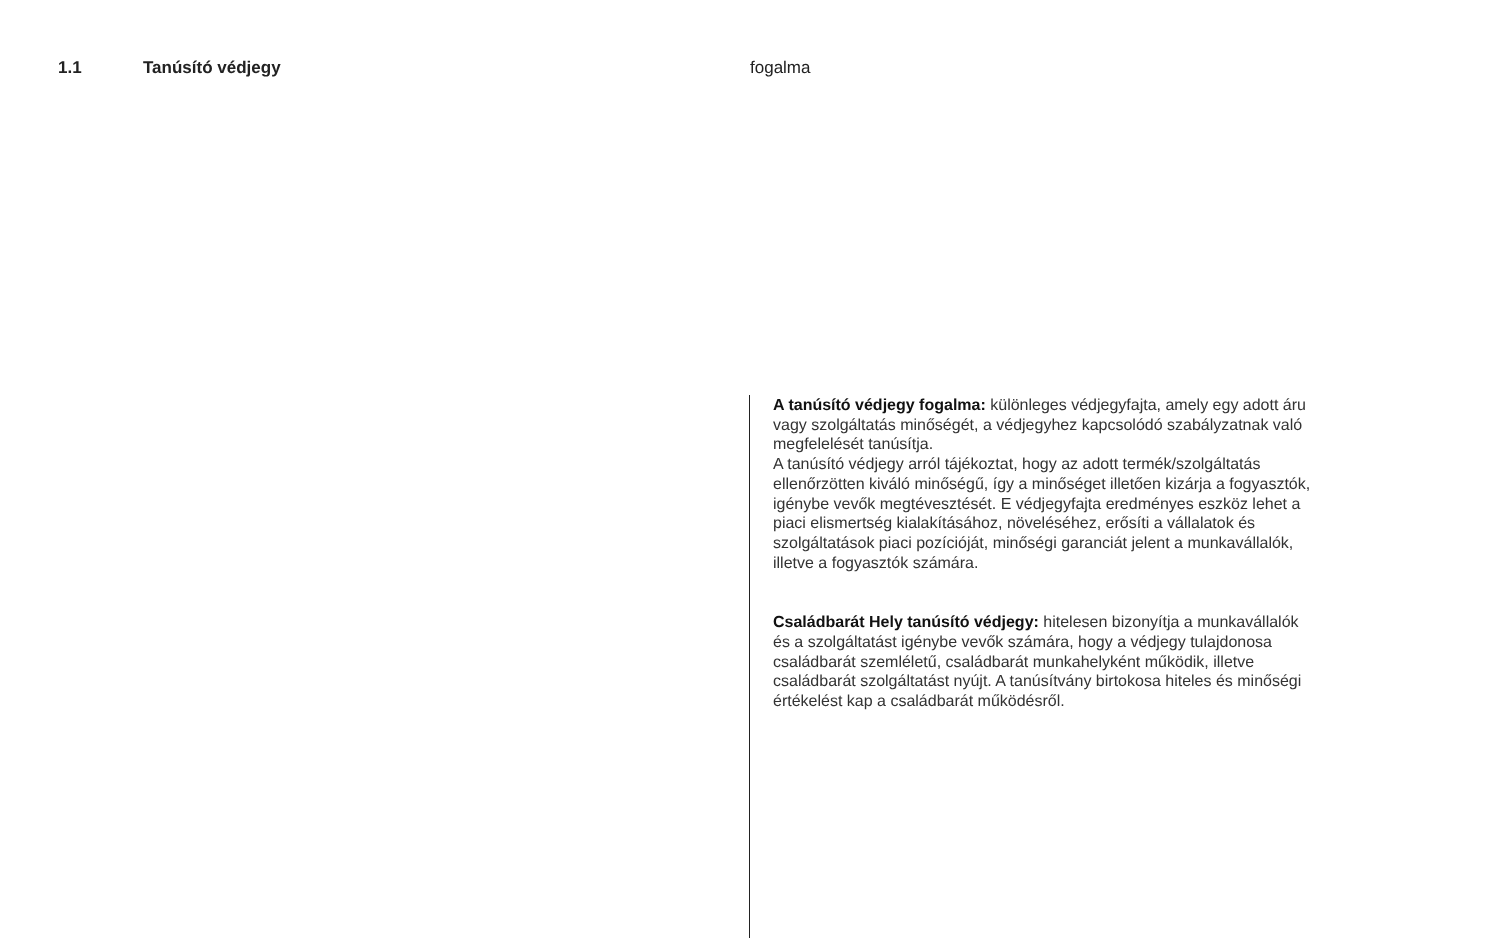1.1 Tanúsító védjegy fogalma
A tanúsító védjegy fogalma: különleges védjegyfajta, amely egy adott áru vagy szolgáltatás minőségét, a védjegyhez kapcsolódó szabályzatnak való megfelelését tanúsítja.
A tanúsító védjegy arról tájékoztat, hogy az adott termék/szolgáltatás ellenőrzötten kiváló minőségű, így a minőséget illetően kizárja a fogyasztók, igénybe vevők megtévesztését. E védjegyfajta eredményes eszköz lehet a piaci elismertség kialakításához, növeléséhez, erősíti a vállalatok és szolgáltatások piaci pozícióját, minőségi garanciát jelent a munkavállalók, illetve a fogyasztók számára.
Családbarát Hely tanúsító védjegy: hitelesen bizonyítja a munkavállalók és a szolgáltatást igénybe vevők számára, hogy a védjegy tulajdonosa családbarát szemléletű, családbarát munkahelyként működik, illetve családbarát szolgáltatást nyújt. A tanúsítvány birtokosa hiteles és minőségi értékelést kap a családbarát működésről.